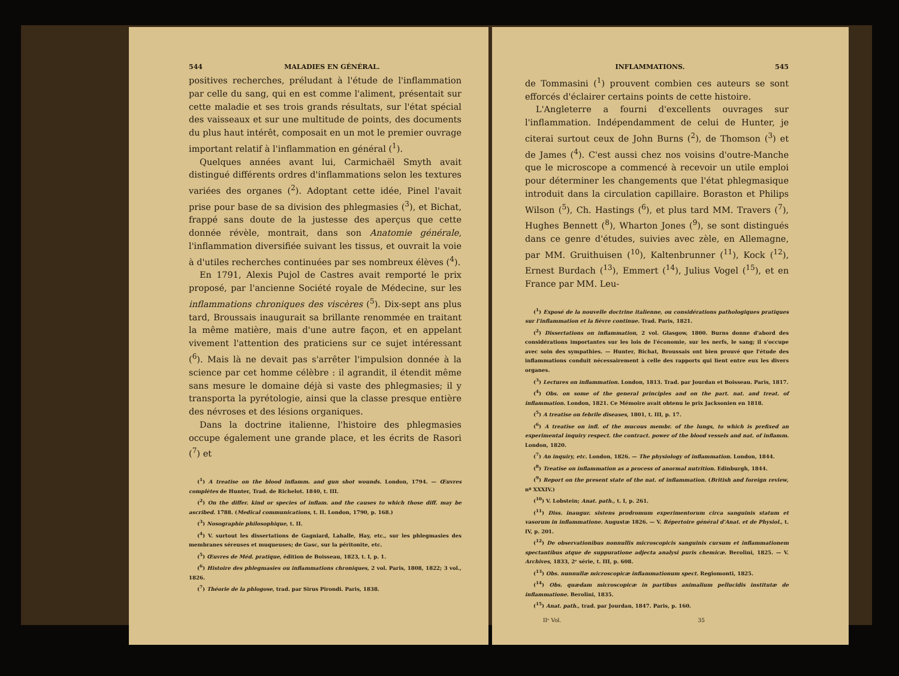544 MALADIES EN GÉNÉRAL.
positives recherches, préludant à l'étude de l'inflammation par celle du sang, qui en est comme l'aliment, présentait sur cette maladie et ses trois grands résultats, sur l'état spécial des vaisseaux et sur une multitude de points, des documents du plus haut intérêt, composait en un mot le premier ouvrage important relatif à l'inflammation en général (<sup>1</sup>).
Quelques années avant lui, Carmichaël Smyth avait distingué différents ordres d'inflammations selon les textures variées des organes (<sup>2</sup>). Adoptant cette idée, Pinel l'avait prise pour base de sa division des phlegmasies (<sup>3</sup>), et Bichat, frappé sans doute de la justesse des aperçus que cette donnée révèle, montrait, dans son Anatomie générale, l'inflammation diversifiée suivant les tissus, et ouvrait la voie à d'utiles recherches continuées par ses nombreux élèves (<sup>4</sup>).
En 1791, Alexis Pujol de Castres avait remporté le prix proposé, par l'ancienne Société royale de Médecine, sur les inflammations chroniques des viscères (<sup>5</sup>). Dix-sept ans plus tard, Broussais inaugurait sa brillante renommée en traitant la même matière, mais d'une autre façon, et en appelant vivement l'attention des praticiens sur ce sujet intéressant (<sup>6</sup>). Mais là ne devait pas s'arrêter l'impulsion donnée à la science par cet homme célèbre : il agrandit, il étendit même sans mesure le domaine déjà si vaste des phlegmasies; il y transporta la pyrétologie, ainsi que la classe presque entière des névroses et des lésions organiques.
Dans la doctrine italienne, l'histoire des phlegmasies occupe également une grande place, et les écrits de Rasori (<sup>7</sup>) et
(<sup>1</sup>) A treatise on the blood inflamm. and gun shot wounds. London, 1794. — Œuvres complètes de Hunter, Trad. de Richelot. 1840, t. III.
(<sup>2</sup>) On the differ. kind or species of inflam. and the causes to which those diff. may be ascribed. 1788. (Medical communications, t. II. London, 1790, p. 168.)
(<sup>3</sup>) Nosographie philosophique, t. II.
(<sup>4</sup>) V. surtout les dissertations de Gagniard, Lahalle, Hay, etc., sur les phlegmasies des membranes séreuses et muqueuses; de Gasc, sur la péritonite, etc.
(<sup>5</sup>) Œuvres de Méd. pratique, édition de Boisseau, 1823, t. I, p. 1.
(<sup>6</sup>) Histoire des phlegmasies ou inflammations chroniques, 2 vol. Paris, 1808, 1822; 3 vol., 1826.
(<sup>7</sup>) Théorie de la phlogose, trad. par Sirus Pirondi. Paris, 1838.
INFLAMMATIONS. 545
de Tommasini (<sup>1</sup>) prouvent combien ces auteurs se sont efforcés d'éclairer certains points de cette histoire.
L'Angleterre a fourni d'excellents ouvrages sur l'inflammation. Indépendamment de celui de Hunter, je citerai surtout ceux de John Burns (<sup>2</sup>), de Thomson (<sup>3</sup>) et de James (<sup>4</sup>). C'est aussi chez nos voisins d'outre-Manche que le microscope a commencé à recevoir un utile emploi pour déterminer les changements que l'état phlegmasique introduit dans la circulation capillaire. Boraston et Philips Wilson (<sup>5</sup>), Ch. Hastings (<sup>6</sup>), et plus tard MM. Travers (<sup>7</sup>), Hughes Bennett (<sup>8</sup>), Wharton Jones (<sup>9</sup>), se sont distingués dans ce genre d'études, suivies avec zèle, en Allemagne, par MM. Gruithuisen (<sup>10</sup>), Kaltenbrunner (<sup>11</sup>), Kock (<sup>12</sup>), Ernest Burdach (<sup>13</sup>), Emmert (<sup>14</sup>), Julius Vogel (<sup>15</sup>), et en France par MM. Leu-
(<sup>1</sup>) Exposé de la nouvelle doctrine italienne, ou considérations pathologiques pratiques sur l'inflammation et la fièvre continue. Trad. Paris, 1821.
(<sup>2</sup>) Dissertations on inflammation, 2 vol. Glasgow, 1800. Burns donne d'abord des considérations importantes sur les lois de l'économie, sur les nerfs, le sang; il s'occupe avec soin des sympathies. — Hunter, Bichat, Broussais ont bien prouvé que l'étude des inflammations conduit nécessairement à celle des rapports qui lient entre eux les divers organes.
(<sup>3</sup>) Lectures on inflammation. London, 1813. Trad. par Jourdan et Boisseau. Paris, 1817.
(<sup>4</sup>) Obs. on some of the general principles and on the part. nat. and treat. of inflammation. London, 1821. Ce Mémoire avait obtenu le prix Jacksonien en 1818.
(<sup>5</sup>) A treatise on febrile diseases, 1801, t. III, p. 17.
(<sup>6</sup>) A treatise on infl. of the mucous membr. of the lungs, to which is prefixed an experimental inquiry respect. the contract. power of the blood vessels and nat. of inflamm. London, 1820.
(<sup>7</sup>) An inquiry, etc. London, 1826. — The physiology of inflammation. London, 1844.
(<sup>8</sup>) Treatise on inflammation as a process of anormal nutrition. Edinburgh, 1844.
(<sup>9</sup>) Report on the present state of the nat. of inflammation. (British and foreign review, nº XXXIV.)
(<sup>10</sup>) V. Lobstein; Anat. path., t. I, p. 261.
(<sup>11</sup>) Diss. inaugur. sistens prodromum experimentorum circa sanguinis statum et vasorum in inflammatione. Augustæ 1826. — V. Répertoire général d'Anat. et de Physiol., t. IV, p. 201.
(<sup>12</sup>) De observationibus nonnullis microscopicis sanguinis cursum et inflammationem spectantibus atque de suppuratione adjecta analysi puris chemicæ. Berolini, 1825. — V. Archives, 1833, 2ᵉ série, t. III, p. 608.
(<sup>13</sup>) Obs. nunnullæ microscopicæ inflammationum spect. Regiomonti, 1825.
(<sup>14</sup>) Obs. quædam microscopicæ in partibus animalium pellucidis institutæ de inflammatione. Berolini, 1835.
(<sup>15</sup>) Anat. path., trad. par Jourdan, 1847. Paris, p. 160.
IIᵉ Vol. 35